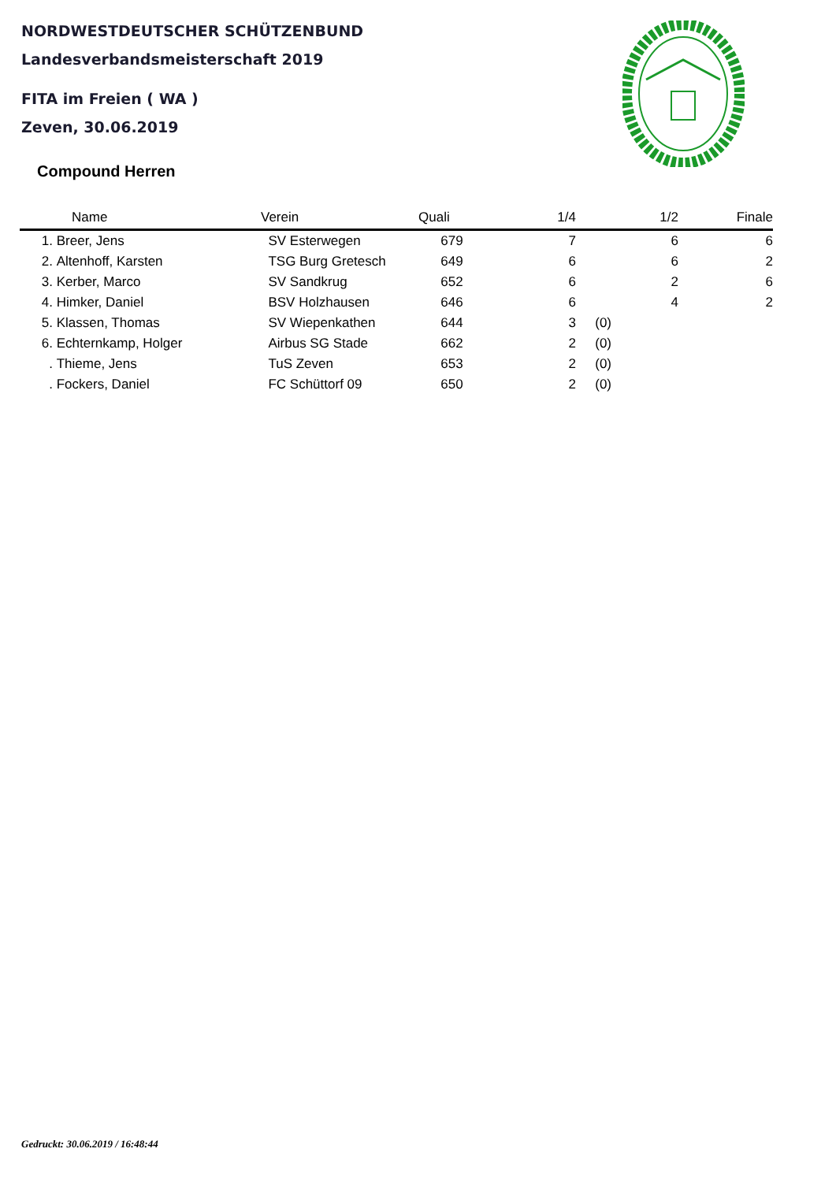NORDWESTDEUTSCHER SCHÜTZENBUND
Landesverbandsmeisterschaft 2019
FITA im Freien ( WA )
Zeven, 30.06.2019
Compound Herren
| | Name | Verein | Quali | 1/4 | | 1/2 | Finale |
| --- | --- | --- | --- | --- | --- | --- | --- |
| 1. | Breer, Jens | SV Esterwegen | 679 | 7 | | 6 | 6 |
| 2. | Altenhoff, Karsten | TSG Burg Gretesch | 649 | 6 | | 6 | 2 |
| 3. | Kerber, Marco | SV Sandkrug | 652 | 6 | | 2 | 6 |
| 4. | Himker, Daniel | BSV Holzhausen | 646 | 6 | | 4 | 2 |
| 5. | Klassen, Thomas | SV Wiepenkathen | 644 | 3 | (0) | | |
| 6. | Echternkamp, Holger | Airbus SG Stade | 662 | 2 | (0) | | |
| . | Thieme, Jens | TuS Zeven | 653 | 2 | (0) | | |
| . | Fockers, Daniel | FC Schüttorf 09 | 650 | 2 | (0) | | |
Gedruckt: 30.06.2019 / 16:48:44